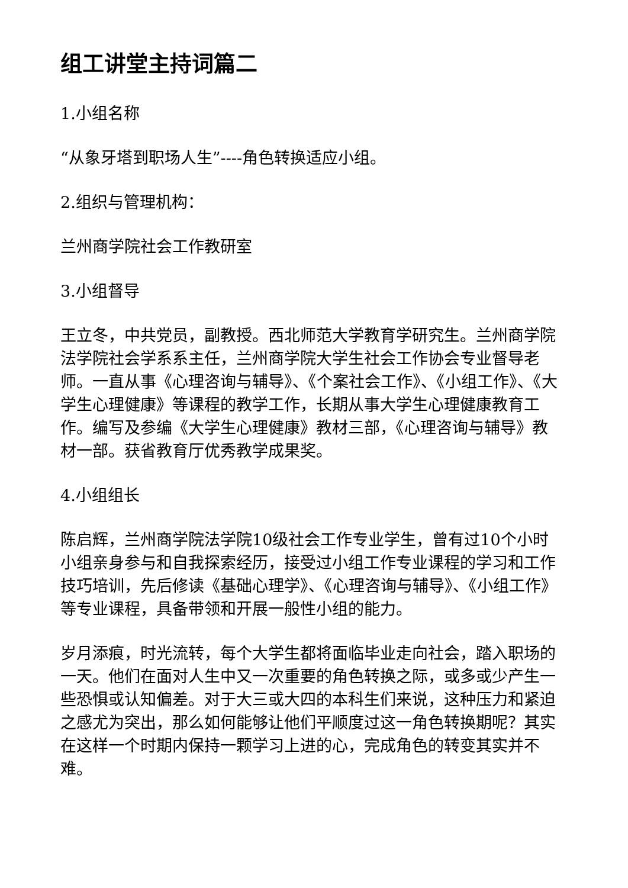组工讲堂主持词篇二
1.小组名称
“从象牙塔到职场人生”----角色转换适应小组。
2.组织与管理机构：
兰州商学院社会工作教研室
3.小组督导
王立冬，中共党员，副教授。西北师范大学教育学研究生。兰州商学院法学院社会学系系主任，兰州商学院大学生社会工作协会专业督导老师。一直从事《心理咨询与辅导》、《个案社会工作》、《小组工作》、《大学生心理健康》等课程的教学工作，长期从事大学生心理健康教育工作。编写及参编《大学生心理健康》教材三部，《心理咨询与辅导》教材一部。获省教育厅优秀教学成果奖。
4.小组组长
陈启辉，兰州商学院法学院10级社会工作专业学生，曾有过10个小时小组亲身参与和自我探索经历，接受过小组工作专业课程的学习和工作技巧培训，先后修读《基础心理学》、《心理咨询与辅导》、《小组工作》等专业课程，具备带领和开展一般性小组的能力。
岁月添痕，时光流转，每个大学生都将面临毕业走向社会，踏入职场的一天。他们在面对人生中又一次重要的角色转换之际，或多或少产生一些恐惧或认知偏差。对于大三或大四的本科生们来说，这种压力和紧迫之感尤为突出，那么如何能够让他们平顺度过这一角色转换期呢？其实在这样一个时期内保持一颗学习上进的心，完成角色的转变其实并不难。